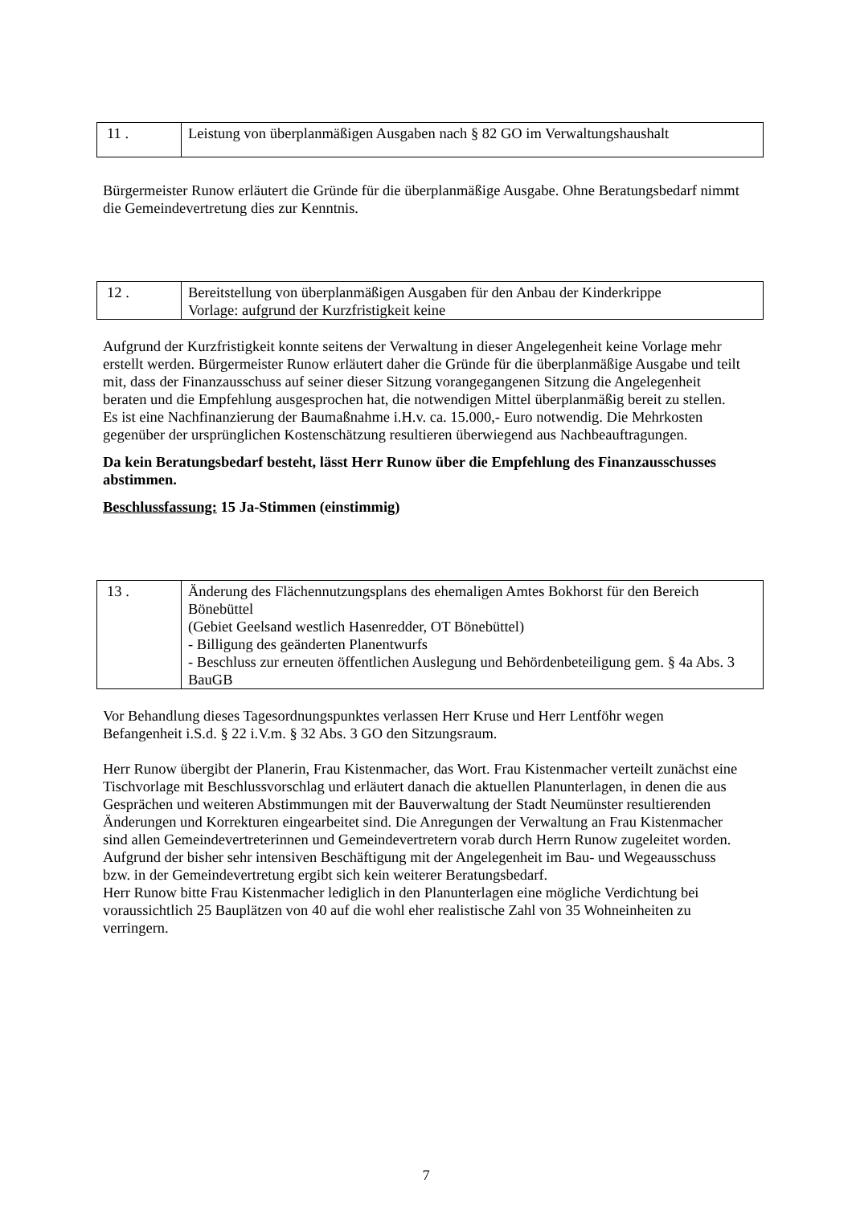| 11 . | Leistung von überplanmäßigen Ausgaben nach § 82 GO im Verwaltungshaushalt |
Bürgermeister Runow erläutert die Gründe für die überplanmäßige Ausgabe. Ohne Beratungsbedarf nimmt die Gemeindevertretung dies zur Kenntnis.
| 12 . | Bereitstellung von überplanmäßigen Ausgaben für den Anbau der Kinderkrippe Vorlage: aufgrund der Kurzfristigkeit keine |
Aufgrund der Kurzfristigkeit konnte seitens der Verwaltung in dieser Angelegenheit keine Vorlage mehr erstellt werden. Bürgermeister Runow erläutert daher die Gründe für die überplanmäßige Ausgabe und teilt mit, dass der Finanzausschuss auf seiner dieser Sitzung vorangegangenen Sitzung die Angelegenheit beraten und die Empfehlung ausgesprochen hat, die notwendigen Mittel überplanmäßig bereit zu stellen.
Es ist eine Nachfinanzierung der Baumaßnahme i.H.v. ca. 15.000,- Euro notwendig. Die Mehrkosten gegenüber der ursprünglichen Kostenschätzung resultieren überwiegend aus Nachbeauftragungen.
Da kein Beratungsbedarf besteht, lässt Herr Runow über die Empfehlung des Finanzausschusses abstimmen.
Beschlussfassung: 15 Ja-Stimmen (einstimmig)
| 13 . | Änderung des Flächennutzungsplans des ehemaligen Amtes Bokhorst für den Bereich Bönebüttel (Gebiet Geelsand westlich Hasenredder, OT Bönebüttel) - Billigung des geänderten Planentwurfs - Beschluss zur erneuten öffentlichen Auslegung und Behördenbeteiligung gem. § 4a Abs. 3 BauGB |
Vor Behandlung dieses Tagesordnungspunktes verlassen Herr Kruse und Herr Lentföhr wegen Befangenheit i.S.d. § 22 i.V.m. § 32 Abs. 3 GO den Sitzungsraum.
Herr Runow übergibt der Planerin, Frau Kistenmacher, das Wort. Frau Kistenmacher verteilt zunächst eine Tischvorlage mit Beschlussvorschlag und erläutert danach die aktuellen Planunterlagen, in denen die aus Gesprächen und weiteren Abstimmungen mit der Bauverwaltung der Stadt Neumünster resultierenden Änderungen und Korrekturen eingearbeitet sind. Die Anregungen der Verwaltung an Frau Kistenmacher sind allen Gemeindevertreterinnen und Gemeindevertretern vorab durch Herrn Runow zugeleitet worden.
Aufgrund der bisher sehr intensiven Beschäftigung mit der Angelegenheit im Bau- und Wegeausschuss bzw. in der Gemeindevertretung ergibt sich kein weiterer Beratungsbedarf.
Herr Runow bitte Frau Kistenmacher lediglich in den Planunterlagen eine mögliche Verdichtung bei voraussichtlich 25 Bauplätzen von 40 auf die wohl eher realistische Zahl von 35 Wohneinheiten zu verringern.
7